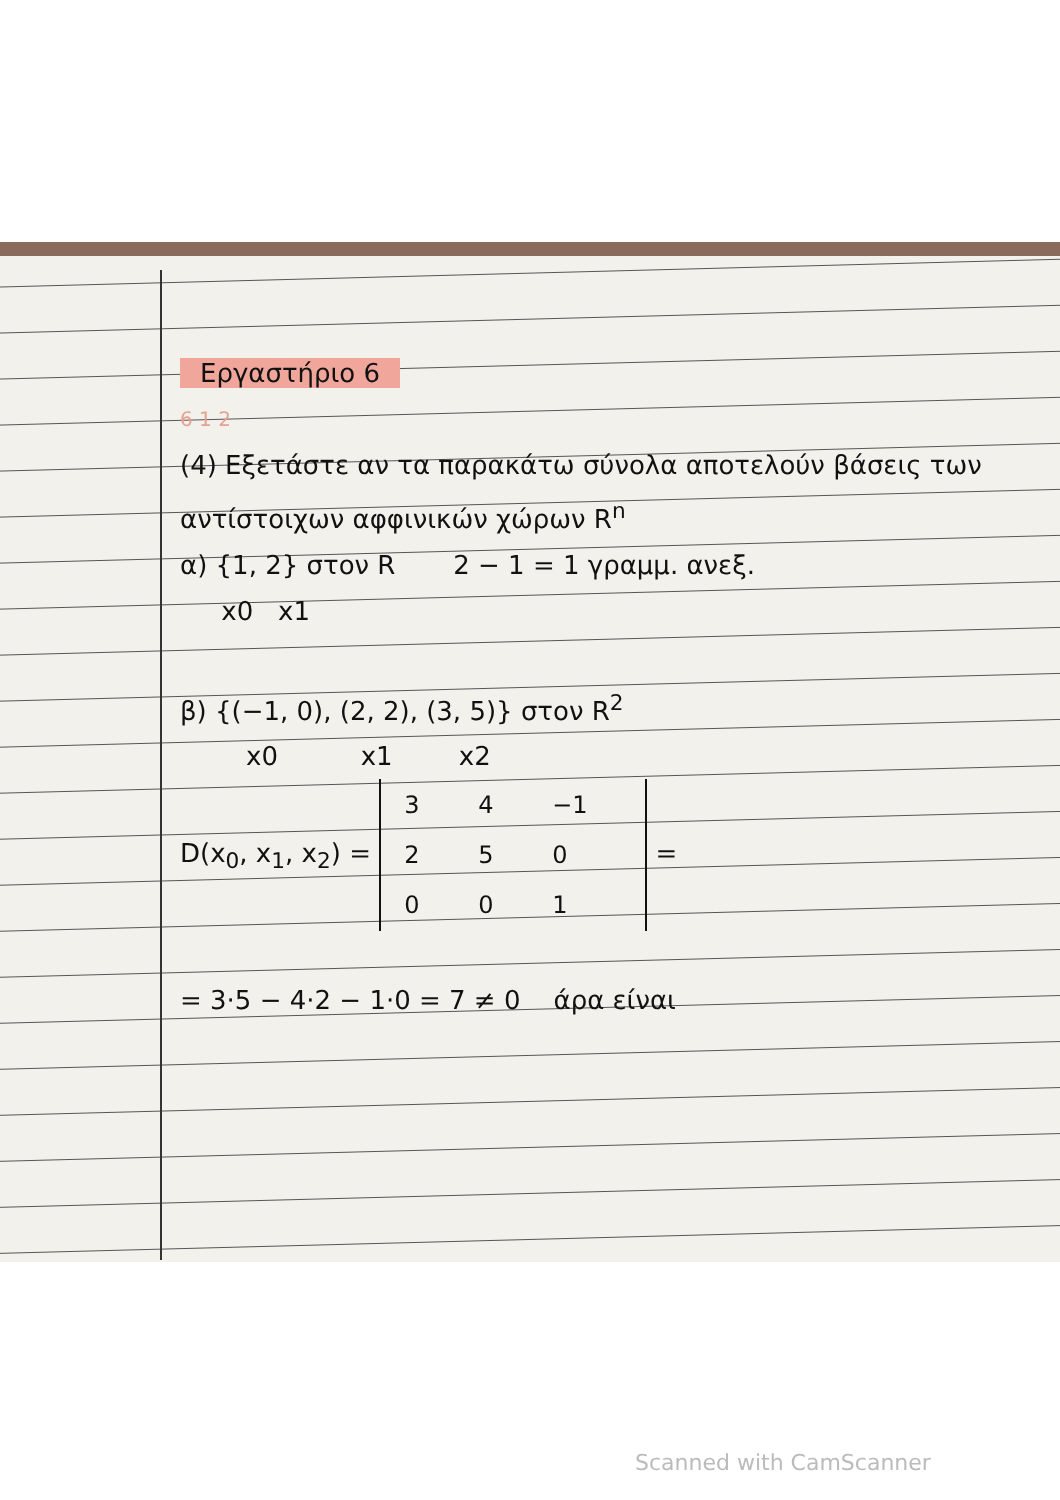Εργαστήριο 6
6 1 2
(4) Εξετάστε αν τα παρακάτω σύνολα αποτελούν βάσεις των αντίστοιχων αφφινικών χώρων R<sup>n</sup>
α) {1, 2} στον R 2 − 1 = 1 γραμμ. ανεξ.
x0 x1
β) {(−1, 0), (2, 2), (3, 5)} στον R<sup>2</sup>
x0 x1 x2
D(x<sub>0</sub>, x<sub>1</sub>, x<sub>2</sub>) =
| 3 | 4 | −1 |
| 2 | 5 | 0 |
| 0 | 0 | 1 |
=
= 3·5 − 4·2 − 1·0 = 7 ≠ 0 άρα είναι
Scanned with CamScanner